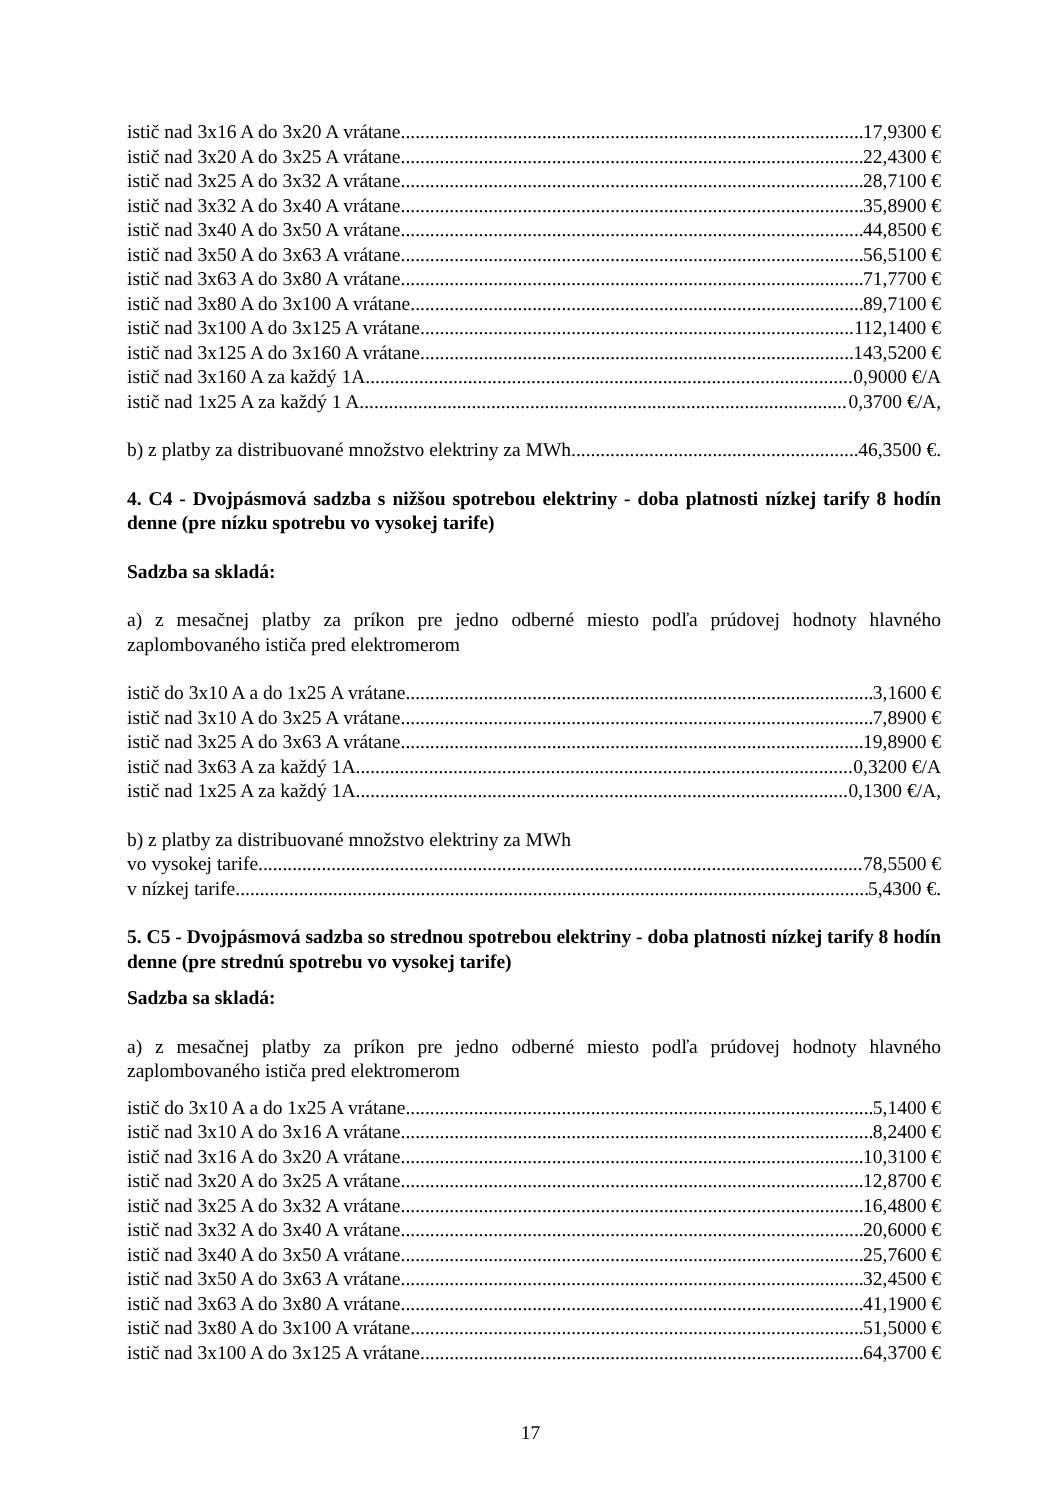istič nad 3x16 A do 3x20 A vrátane 17,9300 €
istič nad 3x20 A do 3x25 A vrátane 22,4300 €
istič nad 3x25 A do 3x32 A vrátane 28,7100 €
istič nad 3x32 A do 3x40 A vrátane 35,8900 €
istič nad 3x40 A do 3x50 A vrátane 44,8500 €
istič nad 3x50 A do 3x63 A vrátane 56,5100 €
istič nad 3x63 A do 3x80 A vrátane 71,7700 €
istič nad 3x80 A do 3x100 A vrátane 89,7100 €
istič nad 3x100 A do 3x125 A vrátane 112,1400 €
istič nad 3x125 A do 3x160 A vrátane 143,5200 €
istič nad 3x160 A za každý 1A 0,9000 €/A
istič nad 1x25 A za každý 1 A 0,3700 €/A,
b) z platby za distribuované množstvo elektriny za MWh 46,3500 €.
4. C4 - Dvojpásmová sadzba s nižšou spotrebou elektriny - doba platnosti nízkej tarify 8 hodín denne (pre nízku spotrebu vo vysokej tarife)
Sadzba sa skladá:
a) z mesačnej platby za príkon pre jedno odberné miesto podľa prúdovej hodnoty hlavného zaplombovaného ističa pred elektromerom
istič do 3x10 A a do 1x25 A vrátane 3,1600 €
istič nad 3x10 A do 3x25 A vrátane 7,8900 €
istič nad 3x25 A do 3x63 A vrátane 19,8900 €
istič nad 3x63 A za každý 1A 0,3200 €/A
istič nad 1x25 A za každý 1A 0,1300 €/A,
b) z platby za distribuované množstvo elektriny za MWh
vo vysokej tarife 78,5500 €
v nízkej tarife 5,4300 €.
5. C5 - Dvojpásmová sadzba so strednou spotrebou elektriny - doba platnosti nízkej tarify 8 hodín denne (pre strednú spotrebu vo vysokej tarife)
Sadzba sa skladá:
a) z mesačnej platby za príkon pre jedno odberné miesto podľa prúdovej hodnoty hlavného zaplombovaného ističa pred elektromerom
istič do 3x10 A a do 1x25 A vrátane 5,1400 €
istič nad 3x10 A do 3x16 A vrátane 8,2400 €
istič nad 3x16 A do 3x20 A vrátane 10,3100 €
istič nad 3x20 A do 3x25 A vrátane 12,8700 €
istič nad 3x25 A do 3x32 A vrátane 16,4800 €
istič nad 3x32 A do 3x40 A vrátane 20,6000 €
istič nad 3x40 A do 3x50 A vrátane 25,7600 €
istič nad 3x50 A do 3x63 A vrátane 32,4500 €
istič nad 3x63 A do 3x80 A vrátane 41,1900 €
istič nad 3x80 A do 3x100 A vrátane 51,5000 €
istič nad 3x100 A do 3x125 A vrátane 64,3700 €
17